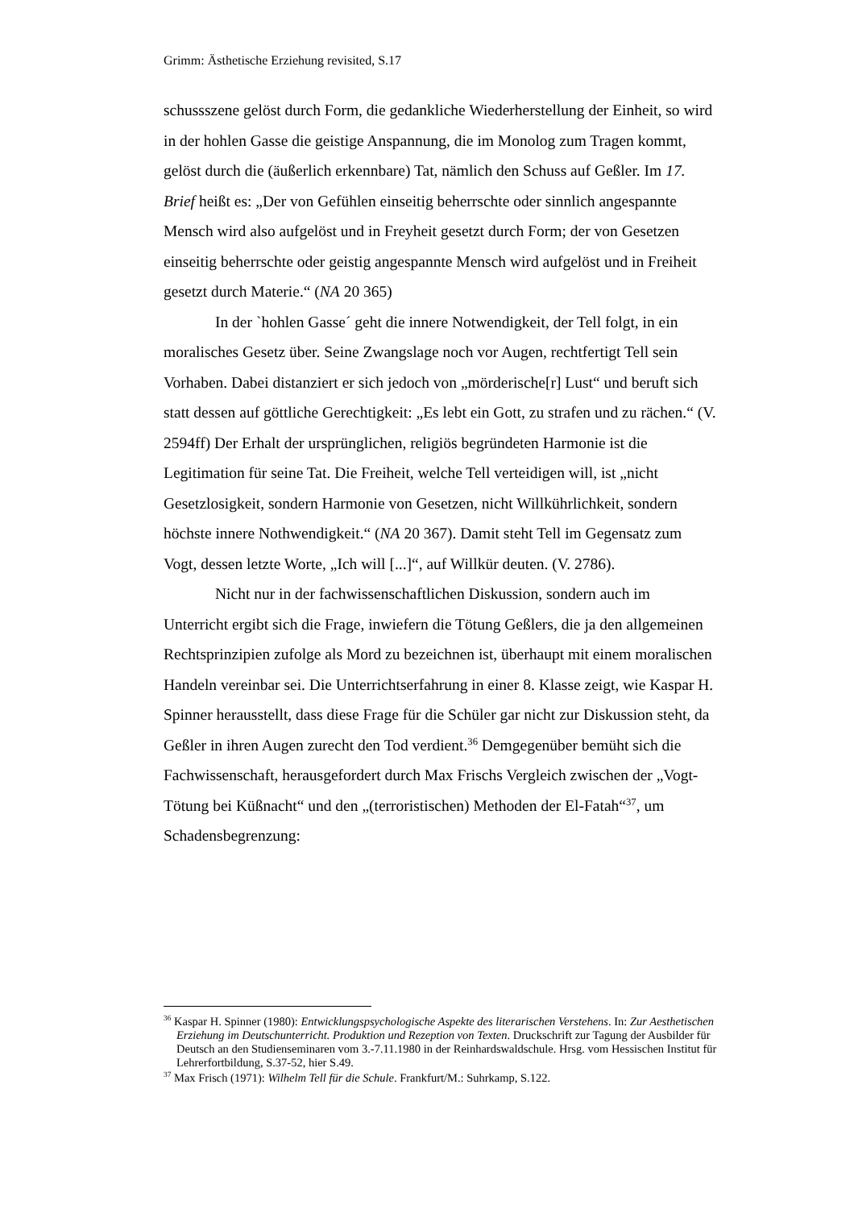Grimm: Ästhetische Erziehung revisited, S.17
schussszene gelöst durch Form, die gedankliche Wiederherstellung der Einheit, so wird in der hohlen Gasse die geistige Anspannung, die im Monolog zum Tragen kommt, gelöst durch die (äußerlich erkennbare) Tat, nämlich den Schuss auf Geßler. Im 17. Brief heißt es: „Der von Gefühlen einseitig beherrschte oder sinnlich angespannte Mensch wird also aufgelöst und in Freyheit gesetzt durch Form; der von Gesetzen einseitig beherrschte oder geistig angespannte Mensch wird aufgelöst und in Freiheit gesetzt durch Materie.“ (NA 20 365)
In der `hohlen Gasse´ geht die innere Notwendigkeit, der Tell folgt, in ein moralisches Gesetz über. Seine Zwangslage noch vor Augen, rechtfertigt Tell sein Vorhaben. Dabei distanziert er sich jedoch von „mörderische[r] Lust“ und beruft sich statt dessen auf göttliche Gerechtigkeit: „Es lebt ein Gott, zu strafen und zu rächen.“ (V. 2594ff) Der Erhalt der ursprünglichen, religiös begründeten Harmonie ist die Legitimation für seine Tat. Die Freiheit, welche Tell verteidigen will, ist „nicht Gesetzlosigkeit, sondern Harmonie von Gesetzen, nicht Willkührlichkeit, sondern höchste innere Nothwendigkeit.“ (NA 20 367). Damit steht Tell im Gegensatz zum Vogt, dessen letzte Worte, „Ich will [...]“, auf Willkür deuten. (V. 2786).
Nicht nur in der fachwissenschaftlichen Diskussion, sondern auch im Unterricht ergibt sich die Frage, inwiefern die Tötung Geßlers, die ja den allgemeinen Rechtsprinzipien zufolge als Mord zu bezeichnen ist, überhaupt mit einem moralischen Handeln vereinbar sei. Die Unterrichtserfahrung in einer 8. Klasse zeigt, wie Kaspar H. Spinner herausstellt, dass diese Frage für die Schüler gar nicht zur Diskussion steht, da Geßler in ihren Augen zurecht den Tod verdient.<sup>36</sup> Demgegenüber bemüht sich die Fachwissenschaft, herausgefordert durch Max Frischs Vergleich zwischen der „Vogt-Tötung bei Küßnacht“ und den „(terroristischen) Methoden der El-Fatah“<sup>37</sup>, um Schadensbegrenzung:
<sup>36</sup> Kaspar H. Spinner (1980): Entwicklungspsychologische Aspekte des literarischen Verstehens. In: Zur Aesthetischen Erziehung im Deutschunterricht. Produktion und Rezeption von Texten. Druckschrift zur Tagung der Ausbilder für Deutsch an den Studienseminaren vom 3.-7.11.1980 in der Reinhardswaldschule. Hrsg. vom Hessischen Institut für Lehrerfortbildung, S.37-52, hier S.49.
<sup>37</sup> Max Frisch (1971): Wilhelm Tell für die Schule. Frankfurt/M.: Suhrkamp, S.122.